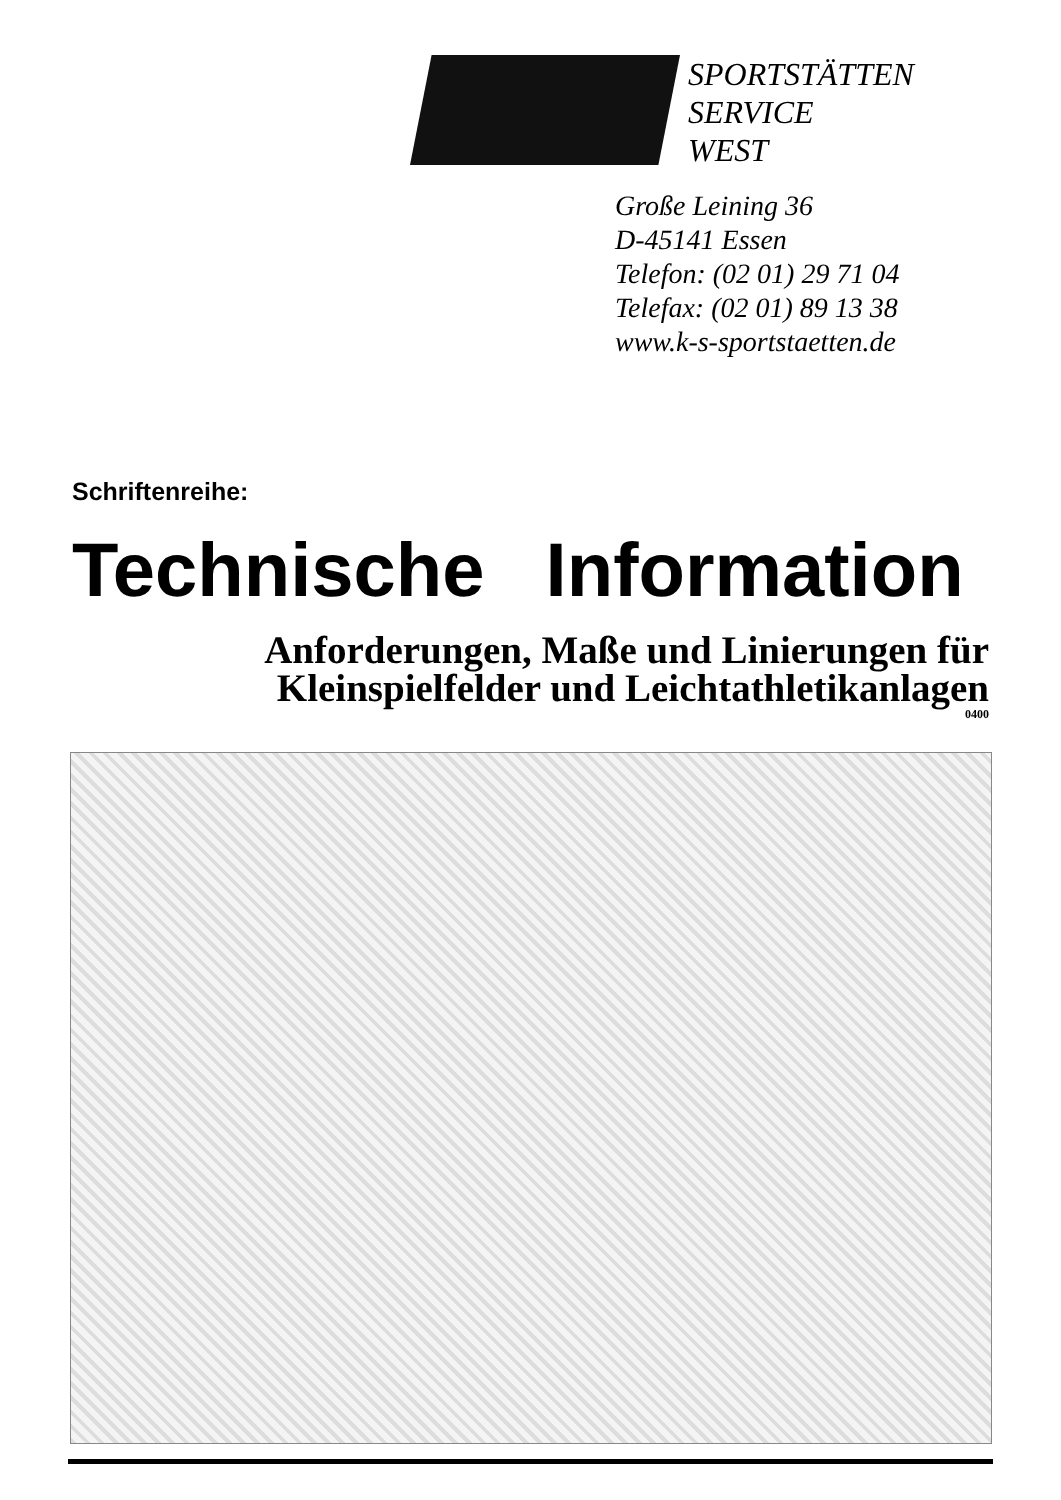SPORTSTÄTTEN
SERVICE
WEST
Große Leining 36
D-45141 Essen
Telefon: (02 01) 29 71 04
Telefax: (02 01) 89 13 38
www.k-s-sportstaetten.de
Schriftenreihe:
Technische Information
Anforderungen, Maße und Linierungen für
Kleinspielfelder und Leichtathletikanlagen
0400